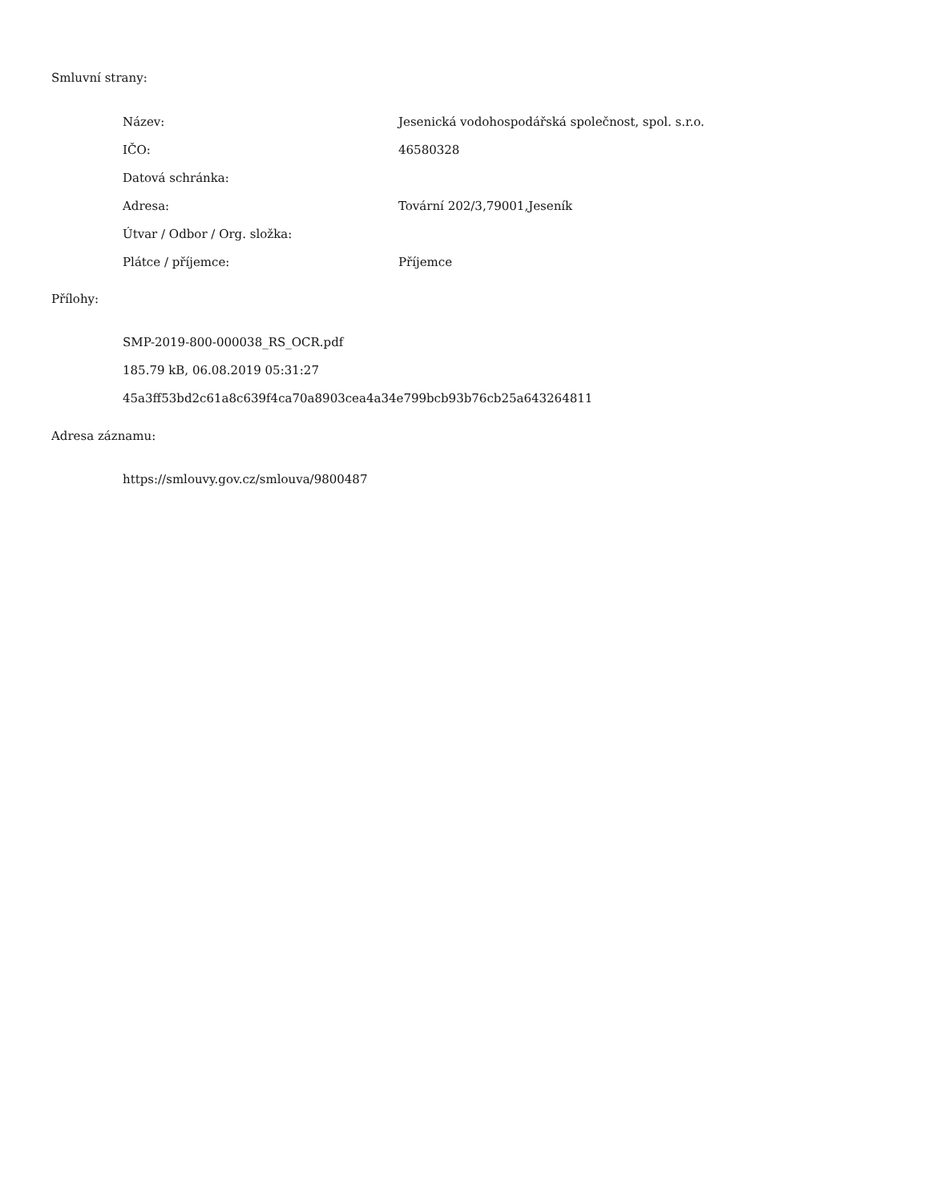Smluvní strany:
| Název: | Jesenická vodohospodářská společnost, spol. s.r.o. |
| IČO: | 46580328 |
| Datová schránka: | |
| Adresa: | Tovární 202/3,79001,Jeseník |
| Útvar / Odbor / Org. složka: | |
| Plátce / příjemce: | Příjemce |
Přílohy:
SMP-2019-800-000038_RS_OCR.pdf
185.79 kB, 06.08.2019 05:31:27
45a3ff53bd2c61a8c639f4ca70a8903cea4a34e799bcb93b76cb25a643264811
Adresa záznamu:
https://smlouvy.gov.cz/smlouva/9800487